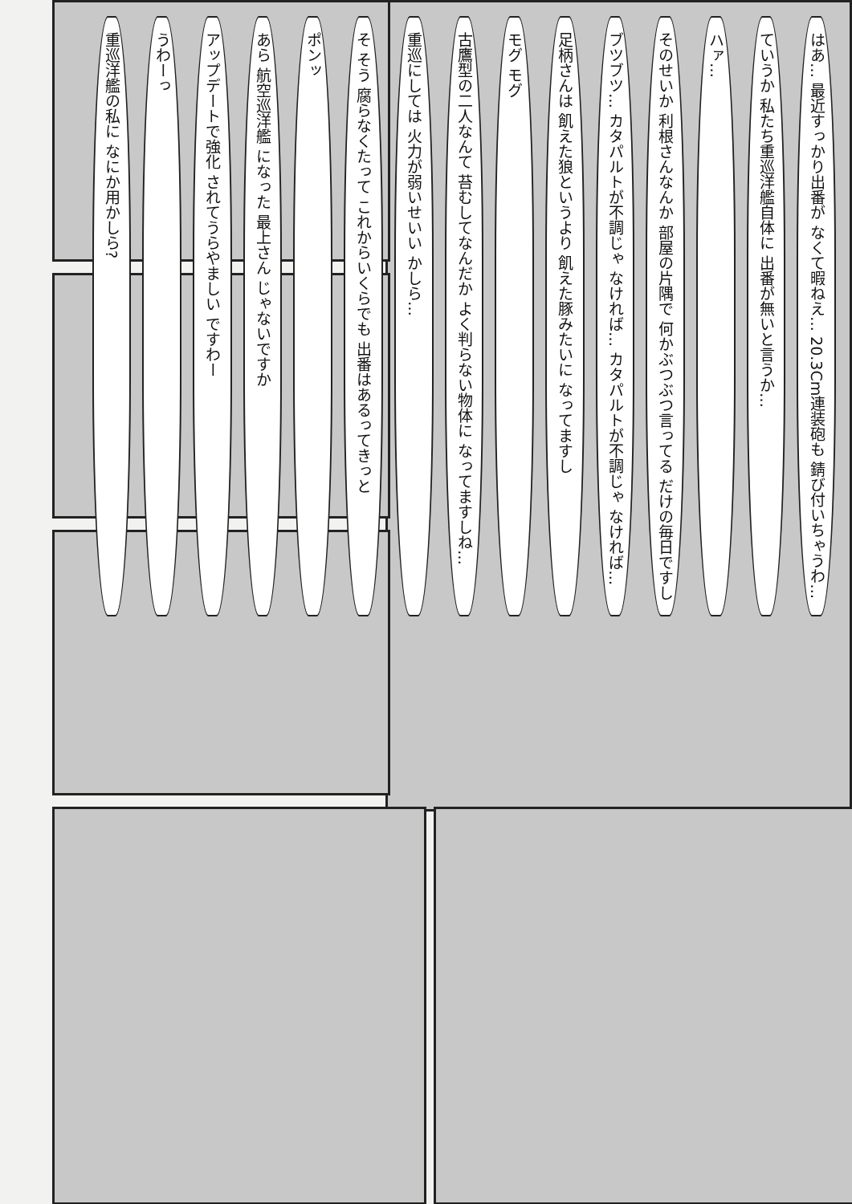はあ… 最近すっかり出番が なくて暇ねえ… 20.3Cm連装砲も 錆び付いちゃうわ… ていうか 私たち重巡洋艦自体に 出番が無いと言うか… ハァ… そのせいか 利根さんなんか 部屋の片隅で 何かぶつぶつ言ってる だけの毎日ですし ブツブツ… カタパルトが不調じゃ なければ… カタパルトが不調じゃ なければ… 足柄さんは 飢えた狼というより 飢えた豚みたいに なってますし モグ モグ 古鷹型の二人なんて 苔むしてなんだか よく判らない物体に なってますしね… 重巡にしては 火力が弱いせいい かしら… そ そう 腐らなくたって これからいくらでも 出番はあるってきっと ポンッ あら 航空巡洋艦 になった 最上さん じゃないですか アップデートで強化 されてうらやましい ですわー うわーっ 重巡洋艦の私に なにか用かしら?